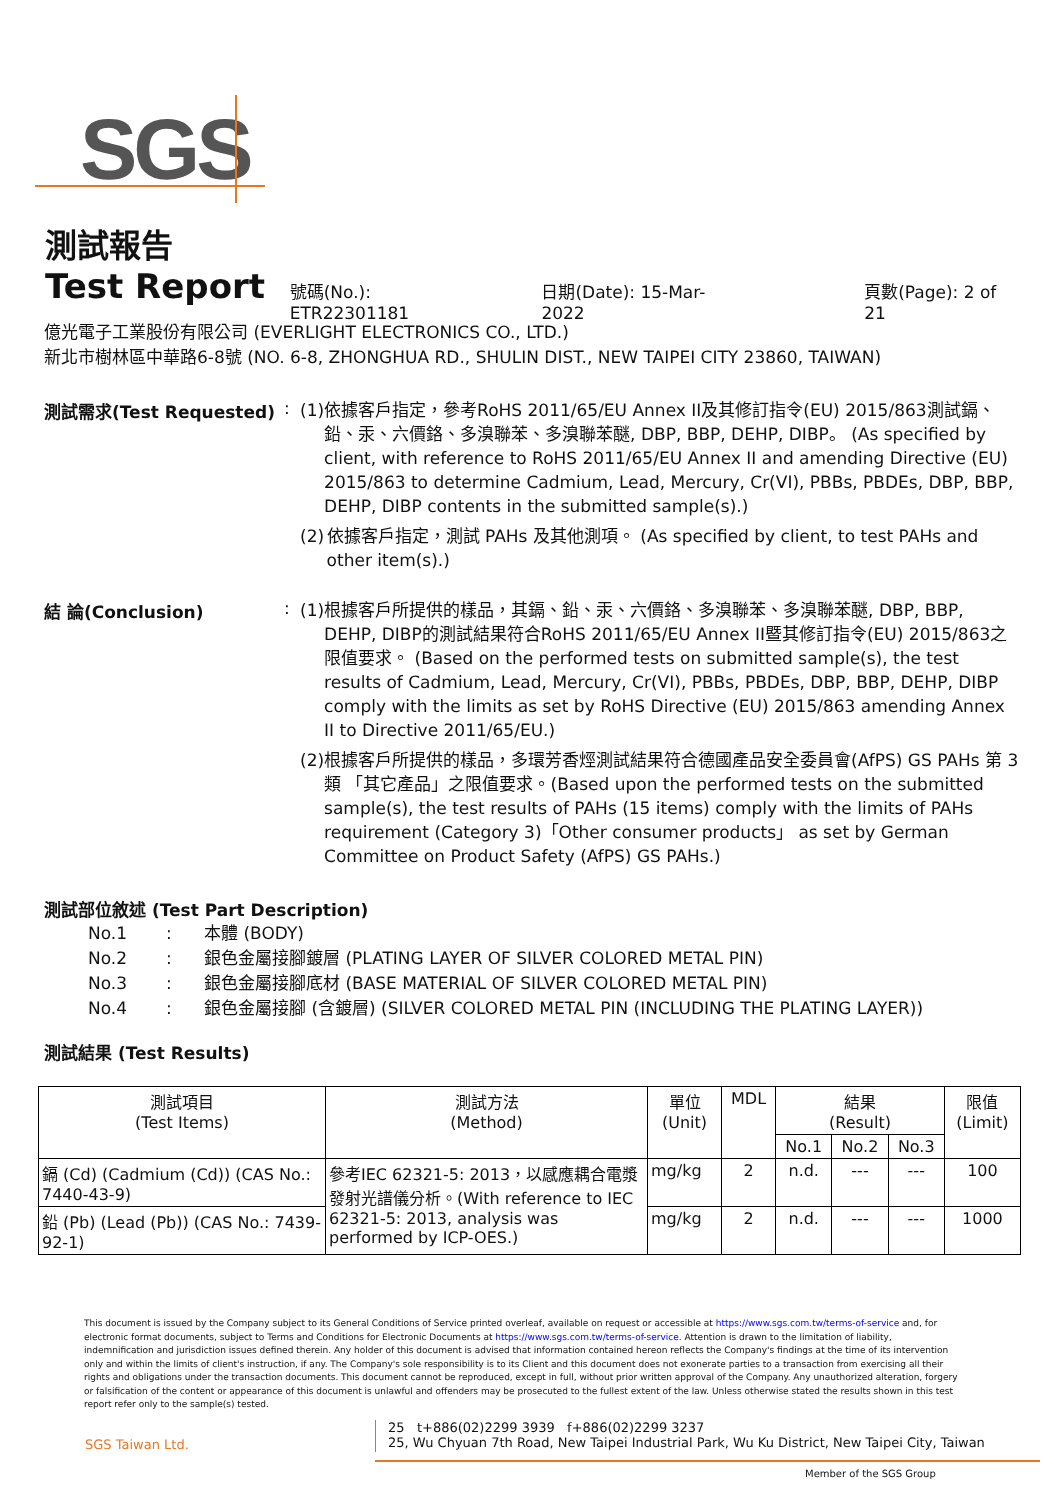SGS
測試報告
Test Report
號碼(No.): ETR22301181 日期(Date): 15-Mar-2022 頁數(Page): 2 of 21
億光電子工業股份有限公司 (EVERLIGHT ELECTRONICS CO., LTD.)
新北市樹林區中華路6-8號 (NO. 6-8, ZHONGHUA RD., SHULIN DIST., NEW TAIPEI CITY 23860, TAIWAN)
測試需求(Test Requested) :
(1)
依據客戶指定，參考RoHS 2011/65/EU Annex II及其修訂指令(EU) 2015/863測試鎘、鉛、汞、六價鉻、多溴聯苯、多溴聯苯醚, DBP, BBP, DEHP, DIBP。 (As specified by client, with reference to RoHS 2011/65/EU Annex II and amending Directive (EU) 2015/863 to determine Cadmium, Lead, Mercury, Cr(VI), PBBs, PBDEs, DBP, BBP, DEHP, DIBP contents in the submitted sample(s).)
(2)
依據客戶指定，測試 PAHs 及其他測項。 (As specified by client, to test PAHs and other item(s).)
結 論(Conclusion) :
(1)
根據客戶所提供的樣品，其鎘、鉛、汞、六價鉻、多溴聯苯、多溴聯苯醚, DBP, BBP, DEHP, DIBP的測試結果符合RoHS 2011/65/EU Annex II暨其修訂指令(EU) 2015/863之限值要求。 (Based on the performed tests on submitted sample(s), the test results of Cadmium, Lead, Mercury, Cr(VI), PBBs, PBDEs, DBP, BBP, DEHP, DIBP comply with the limits as set by RoHS Directive (EU) 2015/863 amending Annex II to Directive 2011/65/EU.)
(2)
根據客戶所提供的樣品，多環芳香烴測試結果符合德國產品安全委員會(AfPS) GS PAHs 第 3 類 「其它產品」之限值要求。(Based upon the performed tests on the submitted sample(s), the test results of PAHs (15 items) comply with the limits of PAHs requirement (Category 3)「Other consumer products」 as set by German Committee on Product Safety (AfPS) GS PAHs.)
測試部位敘述 (Test Part Description)
No.1: 本體 (BODY)
No.2: 銀色金屬接腳鍍層 (PLATING LAYER OF SILVER COLORED METAL PIN)
No.3: 銀色金屬接腳底材 (BASE MATERIAL OF SILVER COLORED METAL PIN)
No.4: 銀色金屬接腳 (含鍍層) (SILVER COLORED METAL PIN (INCLUDING THE PLATING LAYER))
測試結果 (Test Results)
| 測試項目 (Test Items) | 測試方法 (Method) | 單位 (Unit) | MDL | 結果 (Result) | | | 限值 (Limit) |
| --- | --- | --- | --- | --- | --- | --- | --- |
| | | | | No.1 | No.2 | No.3 | |
| 鎘 (Cd) (Cadmium (Cd)) (CAS No.: 7440-43-9) | 參考IEC 62321-5: 2013，以感應耦合電漿發射光譜儀分析。(With reference to IEC 62321-5: 2013, analysis was performed by ICP-OES.) | mg/kg | 2 | n.d. | --- | --- | 100 |
| 鉛 (Pb) (Lead (Pb)) (CAS No.: 7439-92-1) | | mg/kg | 2 | n.d. | --- | --- | 1000 |
This document is issued by the Company subject to its General Conditions of Service printed overleaf, available on request or accessible at https://www.sgs.com.tw/terms-of-service and, for electronic format documents, subject to Terms and Conditions for Electronic Documents at https://www.sgs.com.tw/terms-of-service. Attention is drawn to the limitation of liability, indemnification and jurisdiction issues defined therein. Any holder of this document is advised that information contained hereon reflects the Company's findings at the time of its intervention only and within the limits of client's instruction, if any. The Company's sole responsibility is to its Client and this document does not exonerate parties to a transaction from exercising all their rights and obligations under the transaction documents. This document cannot be reproduced, except in full, without prior written approval of the Company. Any unauthorized alteration, forgery or falsification of the content or appearance of this document is unlawful and offenders may be prosecuted to the fullest extent of the law. Unless otherwise stated the results shown in this test report refer only to the sample(s) tested.
SGS Taiwan Ltd.
25 t+886(02)2299 3939 f+886(02)2299 3237
25, Wu Chyuan 7th Road, New Taipei Industrial Park, Wu Ku District, New Taipei City, Taiwan
Member of the SGS Group